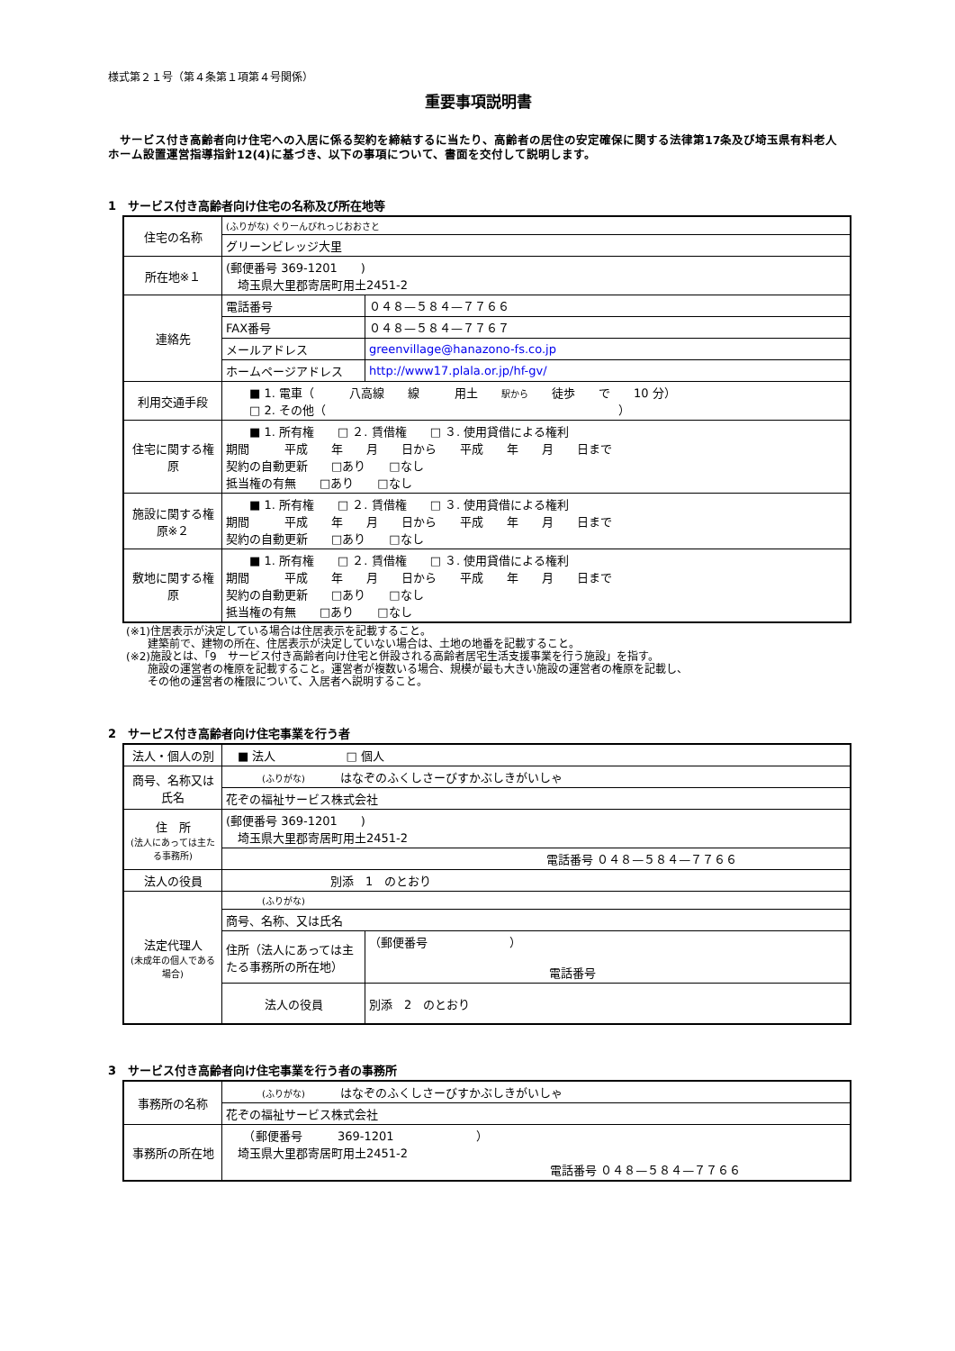様式第２１号（第４条第１項第４号関係）
重要事項説明書
　サービス付き高齢者向け住宅への入居に係る契約を締結するに当たり、高齢者の居住の安定確保に関する法律第17条及び埼玉県有料老人ホーム設置運営指導指針12(4)に基づき、以下の事項について、書面を交付して説明します。
1　サービス付き高齢者向け住宅の名称及び所在地等
| 住宅の名称 | (ふりがな) ぐりーんびれっじおおさと | |
| | グリーンビレッジ大里 | |
| 所在地※１ | (郵便番号 369-1201 ) 埼玉県大里郡寄居町用土2451-2 | |
| 連絡先 | 電話番号 | ０４８—５８４—７７６６ |
| | FAX番号 | ０４８—５８４—７７６７ |
| | メールアドレス | greenvillage@hanazono-fs.co.jp |
| | ホームページアドレス | http://www17.plala.or.jp/hf-gv/ |
| 利用交通手段 | ■ 1. 電車（ 八高線 線 用土 駅から 徒歩 で 10 分） □ 2. その他（ ） | |
| 住宅に関する権原 | ■ 1. 所有権 □ ２. 賃借権 □ ３. 使用貸借による権利 期間 平成 年 月 日から 平成 年 月 日まで 契約の自動更新 □あり □なし 抵当権の有無 □あり □なし | |
| 施設に関する権原※２ | ■ 1. 所有権 □ ２. 賃借権 □ ３. 使用貸借による権利 期間 平成 年 月 日から 平成 年 月 日まで 契約の自動更新 □あり □なし | |
| 敷地に関する権原 | ■ 1. 所有権 □ ２. 賃借権 □ ３. 使用貸借による権利 期間 平成 年 月 日から 平成 年 月 日まで 契約の自動更新 □あり □なし 抵当権の有無 □あり □なし | |
(※1)住居表示が決定している場合は住居表示を記載すること。
　　建築前で、建物の所在、住居表示が決定していない場合は、土地の地番を記載すること。
(※2)施設とは、「9　サービス付き高齢者向け住宅と併設される高齢者居宅生活支援事業を行う施設」を指す。
　　施設の運営者の権原を記載すること。運営者が複数いる場合、規模が最も大きい施設の運営者の権原を記載し、
　　その他の運営者の権限について、入居者へ説明すること。
2　サービス付き高齢者向け住宅事業を行う者
| 法人・個人の別 | ■ 法人 □ 個人 | |
| 商号、名称又は氏名 | (ふりがな) はなぞのふくしさーびすかぶしきがいしゃ | |
| | 花ぞの福祉サービス株式会社 | |
| 住 所 (法人にあっては主たる事務所) | (郵便番号 369-1201 ) 埼玉県大里郡寄居町用土2451-2 | |
| | 電話番号 ０４８—５８４—７７６６ | |
| 法人の役員 | 別添 1 のとおり | |
| 法定代理人 (未成年の個人である場合) | (ふりがな) | |
| | 商号、名称、又は氏名 | |
| | 住所（法人にあっては主たる事務所の所在地） | （郵便番号 ） 電話番号 |
| | 法人の役員 | 別添 2 のとおり |
3　サービス付き高齢者向け住宅事業を行う者の事務所
| 事務所の名称 | (ふりがな) はなぞのふくしさーびすかぶしきがいしゃ |
| | 花ぞの福祉サービス株式会社 |
| 事務所の所在地 | （郵便番号 369-1201 ） 埼玉県大里郡寄居町用土2451-2 電話番号 ０４８—５８４—７７６６ |